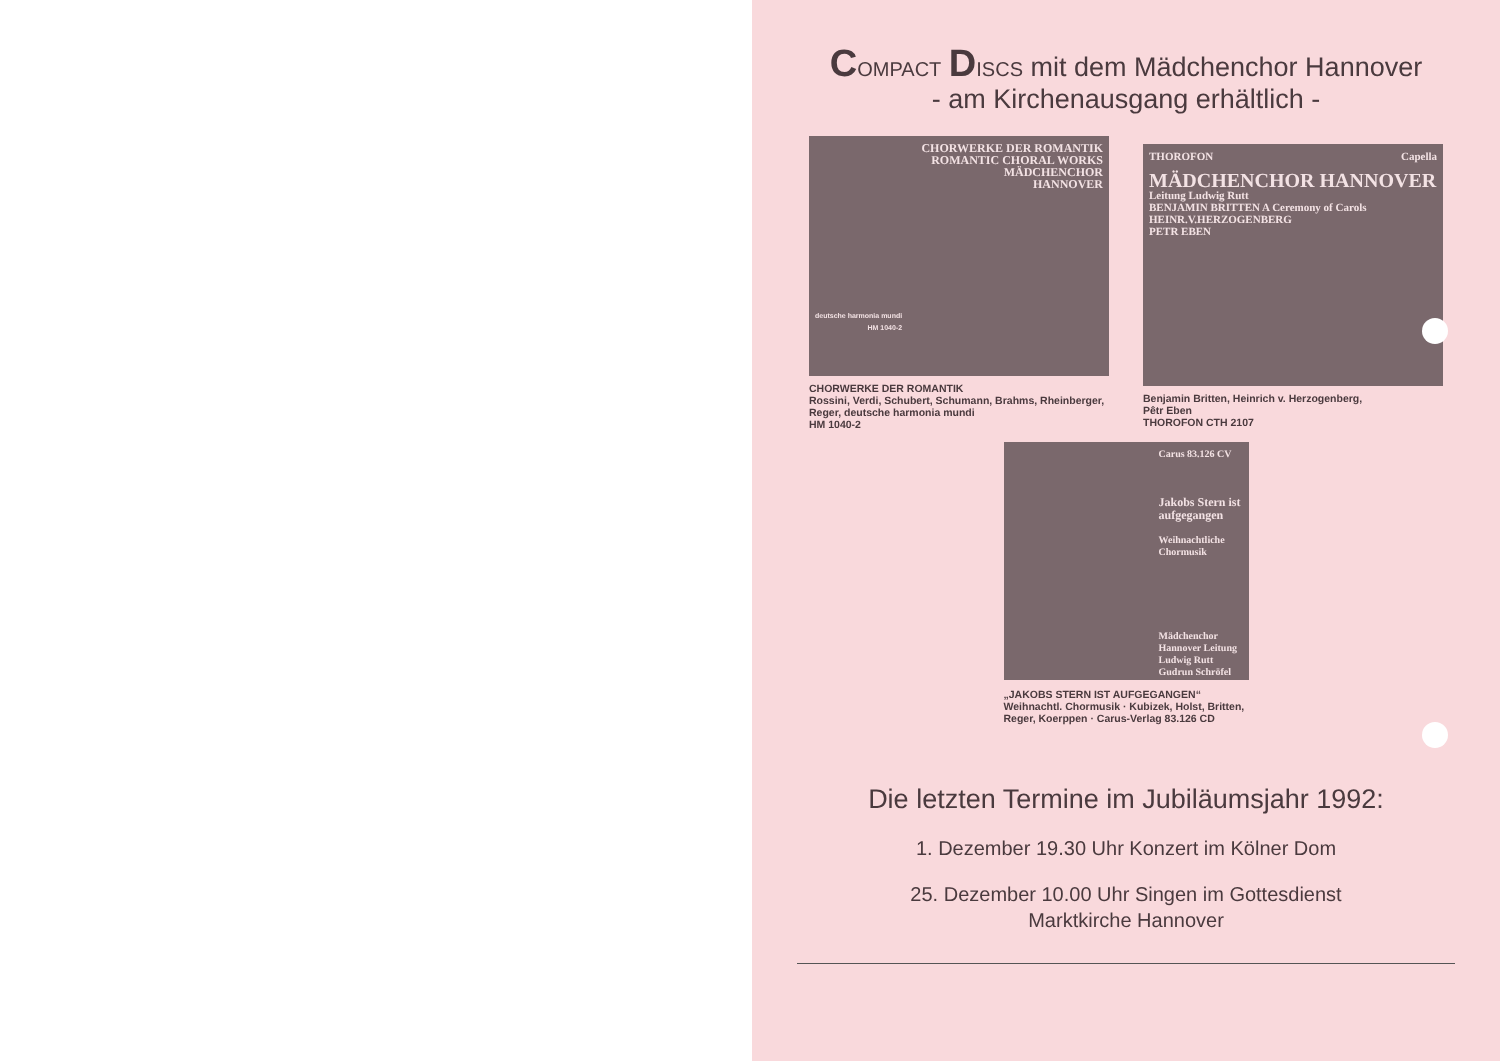COMPACT DISCS mit dem Mädchenchor Hannover
- am Kirchenausgang erhältlich -
CHORWERKE DER ROMANTIK
ROMANTIC CHORAL WORKS
MÄDCHENCHOR
HANNOVER
deutsche harmonia mundi
HM 1040-2
CHORWERKE DER ROMANTIK
Rossini, Verdi, Schubert, Schumann, Brahms, Rheinberger, Reger, deutsche harmonia mundi
HM 1040-2
THOROFON Capella
MÄDCHENCHOR HANNOVER
Leitung Ludwig Rutt
BENJAMIN BRITTEN A Ceremony of Carols
HEINR.V.HERZOGENBERG
PETR EBEN
Benjamin Britten, Heinrich v. Herzogenberg,
Pêtr Eben
THOROFON CTH 2107
Carus 83.126 CV
Jakobs Stern ist aufgegangen
Weihnachtliche Chormusik
Mädchenchor Hannover Leitung Ludwig Rutt Gudrun Schröfel
„JAKOBS STERN IST AUFGEGANGEN“
Weihnachtl. Chormusik · Kubizek, Holst, Britten, Reger, Koerppen · Carus-Verlag 83.126 CD
Die letzten Termine im Jubiläumsjahr 1992:
1. Dezember 19.30 Uhr Konzert im Kölner Dom
25. Dezember 10.00 Uhr Singen im Gottesdienst
Marktkirche Hannover